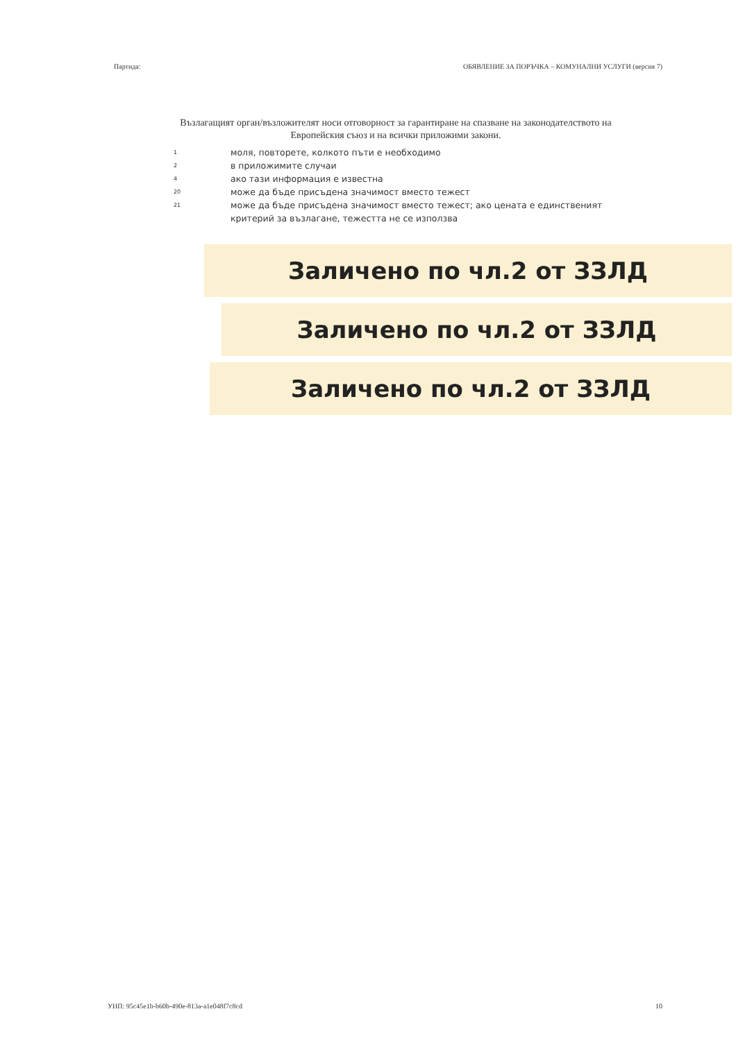Партида: ОБЯВЛЕНИЕ ЗА ПОРЪЧКА – КОМУНАЛНИ УСЛУГИ (версия 7)
Възлагащият орган/възложителят носи отговорност за гарантиране на спазване на законодателството на Европейския съюз и на всички приложими закони.
1 моля, повторете, колкото пъти е необходимо
2 в приложимите случаи
4 ако тази информация е известна
20 може да бъде присъдена значимост вместо тежест
21 може да бъде присъдена значимост вместо тежест; ако цената е единственият критерий за възлагане, тежестта не се използва
Заличено по чл.2 от ЗЗЛД
Заличено по чл.2 от ЗЗЛД
Заличено по чл.2 от ЗЗЛД
УНП: 95c45e1b-b60b-490e-813a-a1e048f7c8cd
10